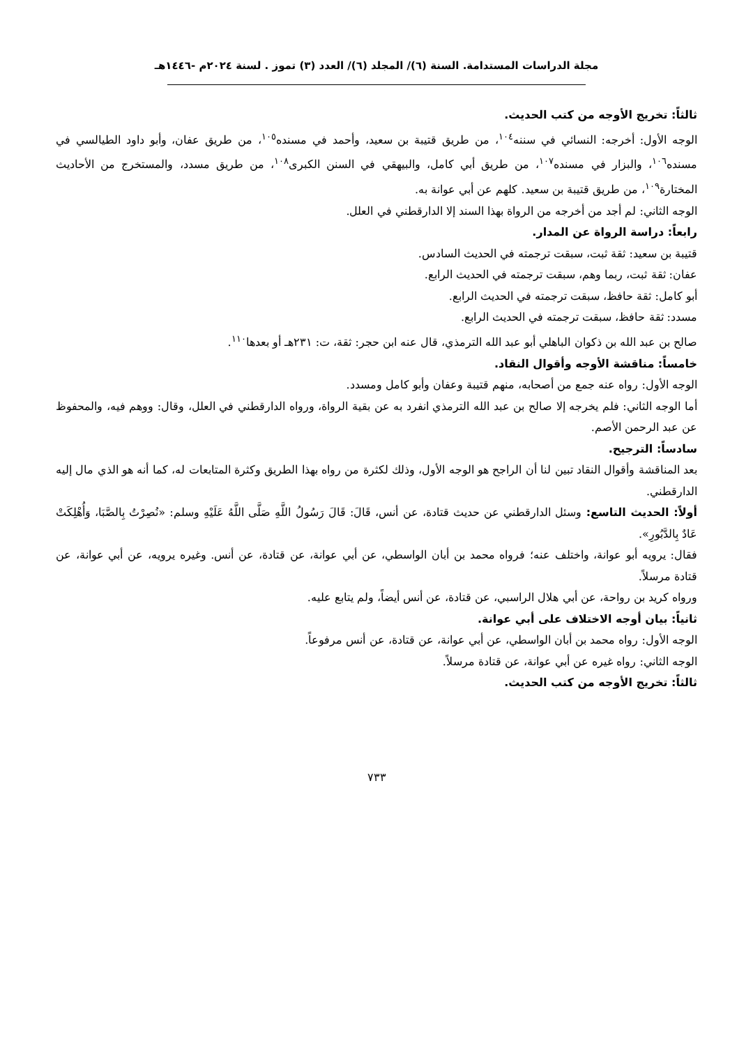مجلة الدراسات المستدامة. السنة (٦)/ المجلد (٦)/ العدد (٣) تموز . لسنة ٢٠٢٤م -١٤٤٦هـ
ثالثاً: تخريج الأوجه من كتب الحديث.
الوجه الأول: أخرجه: النسائي في سننه<sup>١٠٤</sup>، من طريق قتيبة بن سعيد، وأحمد في مسنده<sup>١٠٥</sup>، من طريق عفان، وأبو داود الطيالسي في مسنده<sup>١٠٦</sup>، والبزار في مسنده<sup>١٠٧</sup>، من طريق أبي كامل، والبيهقي في السنن الكبرى<sup>١٠٨</sup>، من طريق مسدد، والمستخرج من الأحاديث المختارة<sup>١٠٩</sup>، من طريق قتيبة بن سعيد. كلهم عن أبي عوانة به.
الوجه الثاني: لم أجد من أخرجه من الرواة بهذا السند إلا الدارقطني في العلل.
رابعاً: دراسة الرواة عن المدار.
قتيبة بن سعيد: ثقة ثبت، سبقت ترجمته في الحديث السادس.
عفان: ثقة ثبت، ربما وهم، سبقت ترجمته في الحديث الرابع.
أبو كامل: ثقة حافظ، سبقت ترجمته في الحديث الرابع.
مسدد: ثقة حافظ، سبقت ترجمته في الحديث الرابع.
صالح بن عبد الله بن ذكوان الباهلي أبو عبد الله الترمذي، قال عنه ابن حجر: ثقة، ت: ٢٣١هـ أو بعدها<sup>١١٠</sup>.
خامساً: مناقشة الأوجه وأقوال النقاد.
الوجه الأول: رواه عنه جمع من أصحابه، منهم قتيبة وعفان وأبو كامل ومسدد.
أما الوجه الثاني: فلم يخرجه إلا صالح بن عبد الله الترمذي انفرد به عن بقية الرواة، ورواه الدارقطني في العلل، وقال: ووهم فيه، والمحفوظ عن عبد الرحمن الأصم.
سادساً: الترجيح.
بعد المناقشة وأقوال النقاد تبين لنا أن الراجح هو الوجه الأول، وذلك لكثرة من رواه بهذا الطريق وكثرة المتابعات له، كما أنه هو الذي مال إليه الدارقطني.
أولاً: الحديث التاسع: وسئل الدارقطني عن حديث قتادة، عن أنس، قَالَ: قَالَ رَسُولُ اللَّهِ صَلَّى اللَّهُ عَلَيْهِ وسلم: «نُصِرْتُ بِالصَّبَا، وَأُهْلِكَتْ عَادٌ بِالدَّبُورِ».
فقال: يرويه أبو عوانة، واختلف عنه؛ فرواه محمد بن أبان الواسطي، عن أبي عوانة، عن قتادة، عن أنس. وغيره يرويه، عن أبي عوانة، عن قتادة مرسلاً.
ورواه كريد بن رواحة، عن أبي هلال الراسبي، عن قتادة، عن أنس أيضاً، ولم يتابع عليه.
ثانياً: بيان أوجه الاختلاف على أبي عوانة.
الوجه الأول: رواه محمد بن أبان الواسطي، عن أبي عوانة، عن قتادة، عن أنس مرفوعاً.
الوجه الثاني: رواه غيره عن أبي عوانة، عن قتادة مرسلاً.
ثالثاً: تخريج الأوجه من كتب الحديث.
٧٣٣